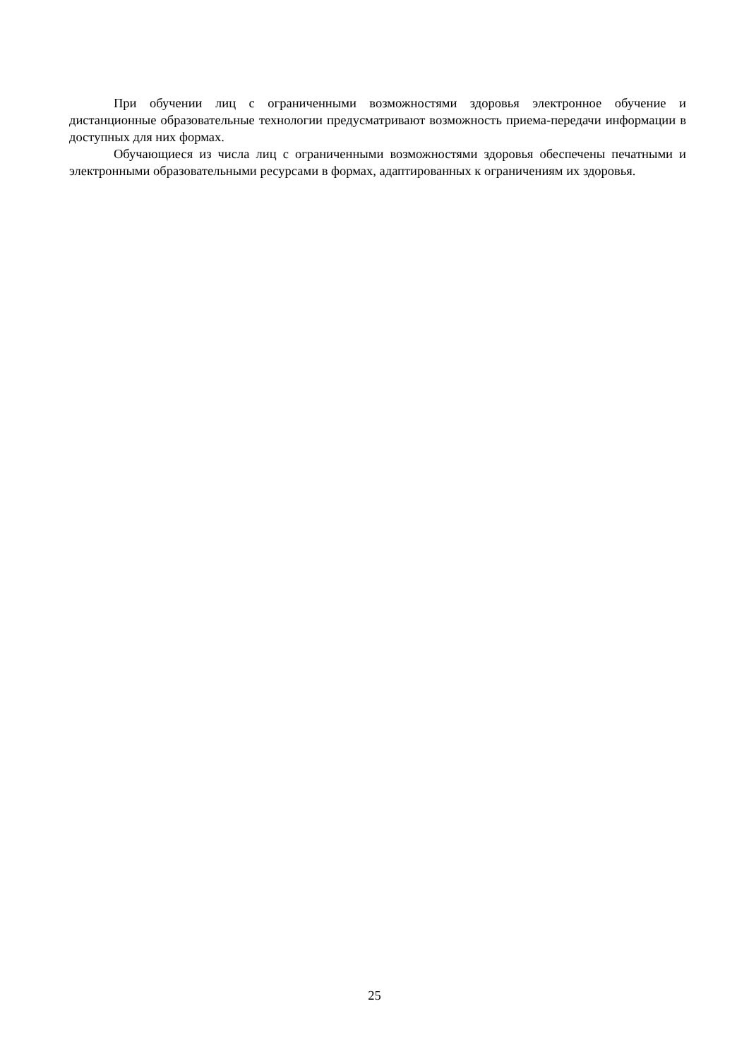При обучении лиц с ограниченными возможностями здоровья электронное обучение и дистанционные образовательные технологии предусматривают возможность приема-передачи информации в доступных для них формах.
Обучающиеся из числа лиц с ограниченными возможностями здоровья обеспечены печатными и электронными образовательными ресурсами в формах, адаптированных к ограничениям их здоровья.
25